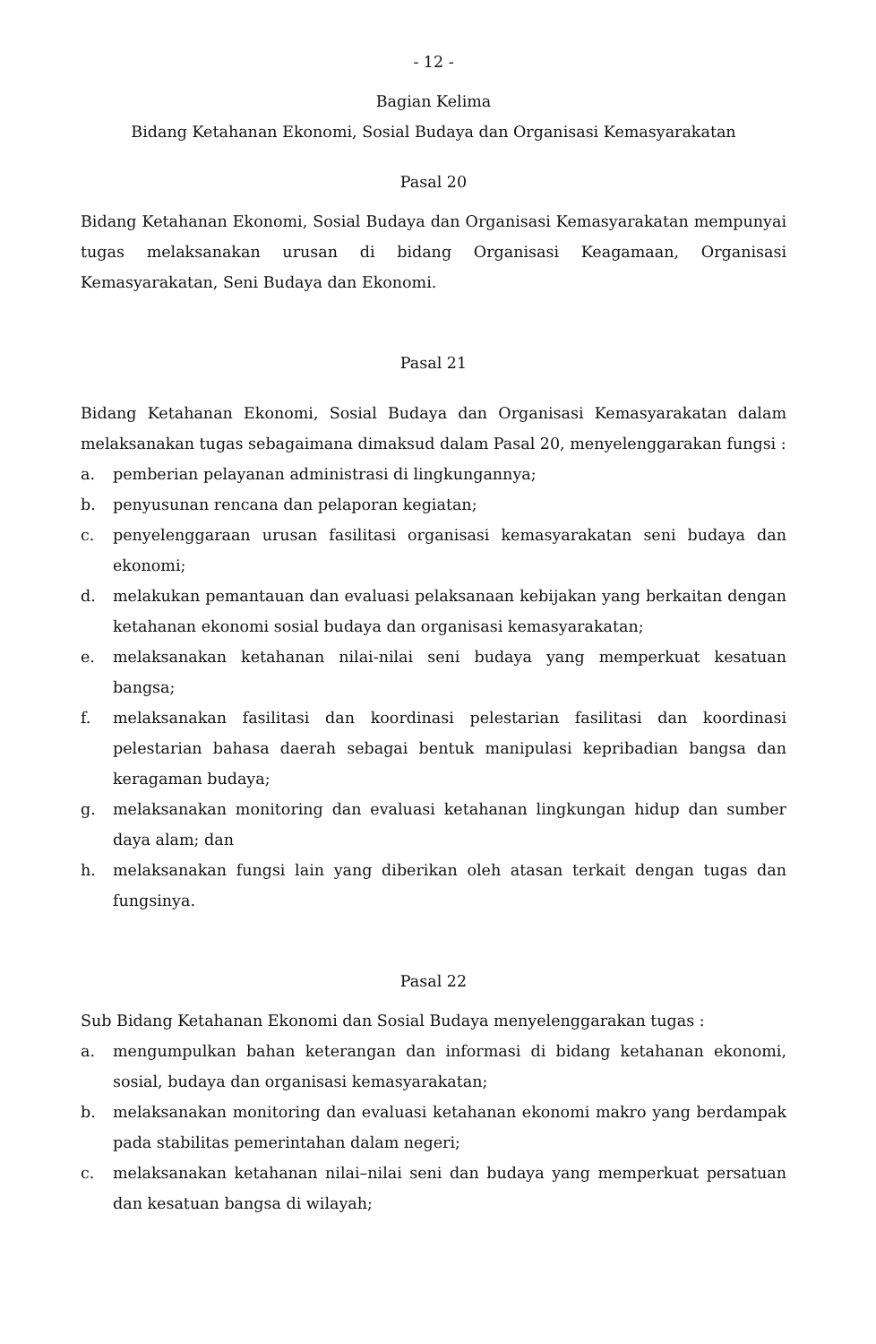- 12 -
Bagian Kelima
Bidang Ketahanan Ekonomi, Sosial Budaya dan Organisasi Kemasyarakatan
Pasal 20
Bidang Ketahanan Ekonomi, Sosial Budaya dan Organisasi Kemasyarakatan mempunyai tugas melaksanakan urusan di bidang Organisasi Keagamaan, Organisasi Kemasyarakatan, Seni Budaya dan Ekonomi.
Pasal 21
Bidang Ketahanan Ekonomi, Sosial Budaya dan Organisasi Kemasyarakatan dalam melaksanakan tugas sebagaimana dimaksud dalam Pasal 20, menyelenggarakan fungsi :
a. pemberian pelayanan administrasi di lingkungannya;
b. penyusunan rencana dan pelaporan kegiatan;
c. penyelenggaraan urusan fasilitasi organisasi kemasyarakatan seni budaya dan ekonomi;
d. melakukan pemantauan dan evaluasi pelaksanaan kebijakan yang berkaitan dengan ketahanan ekonomi sosial budaya dan organisasi kemasyarakatan;
e. melaksanakan ketahanan nilai-nilai seni budaya yang memperkuat kesatuan bangsa;
f. melaksanakan fasilitasi dan koordinasi pelestarian fasilitasi dan koordinasi pelestarian bahasa daerah sebagai bentuk manipulasi kepribadian bangsa dan keragaman budaya;
g. melaksanakan monitoring dan evaluasi ketahanan lingkungan hidup dan sumber daya alam; dan
h. melaksanakan fungsi lain yang diberikan oleh atasan terkait dengan tugas dan fungsinya.
Pasal 22
Sub Bidang Ketahanan Ekonomi dan Sosial Budaya menyelenggarakan tugas :
a. mengumpulkan bahan keterangan dan informasi di bidang ketahanan ekonomi, sosial, budaya dan organisasi kemasyarakatan;
b. melaksanakan monitoring dan evaluasi ketahanan ekonomi makro yang berdampak pada stabilitas pemerintahan dalam negeri;
c. melaksanakan ketahanan nilai–nilai seni dan budaya yang memperkuat persatuan dan kesatuan bangsa di wilayah;